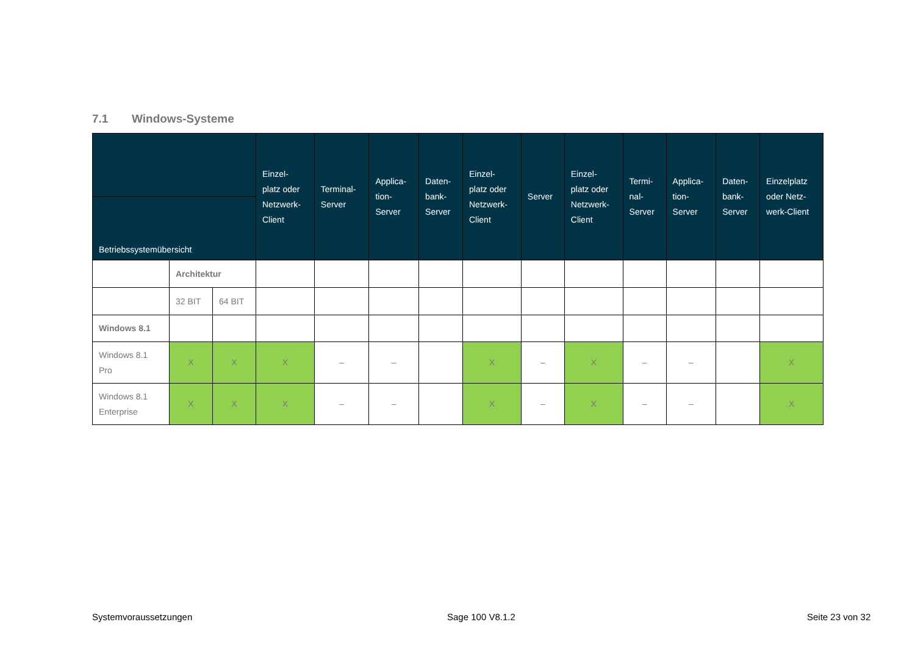7.1 Windows-Systeme
| | | | Einzel- platz oder Netzwerk- Client | Terminal- Server | Applica- tion- Server | Daten- bank- Server | Einzel- platz oder Netzwerk- Client | Server | Einzel- platz oder Netzwerk- Client | Termi- nal- Server | Applica- tion- Server | Daten- bank- Server | Einzelplatz oder Netz- werk-Client |
| --- | --- | --- | --- | --- | --- | --- | --- | --- | --- | --- | --- | --- | --- |
| Betriebssystemübersicht | | | | | | | | | | | | | |
| | Architektur | | | | | | | | | | | | |
| | 32 BIT | 64 BIT | | | | | | | | | | | |
| Windows 8.1 | | | | | | | | | | | | | |
| Windows 8.1 Pro | X | X | X | – | – | | X | – | X | – | – | | X |
| Windows 8.1 Enterprise | X | X | X | – | – | | X | – | X | – | – | | X |
Systemvoraussetzungen Sage 100 V8.1.2 Seite 23 von 32